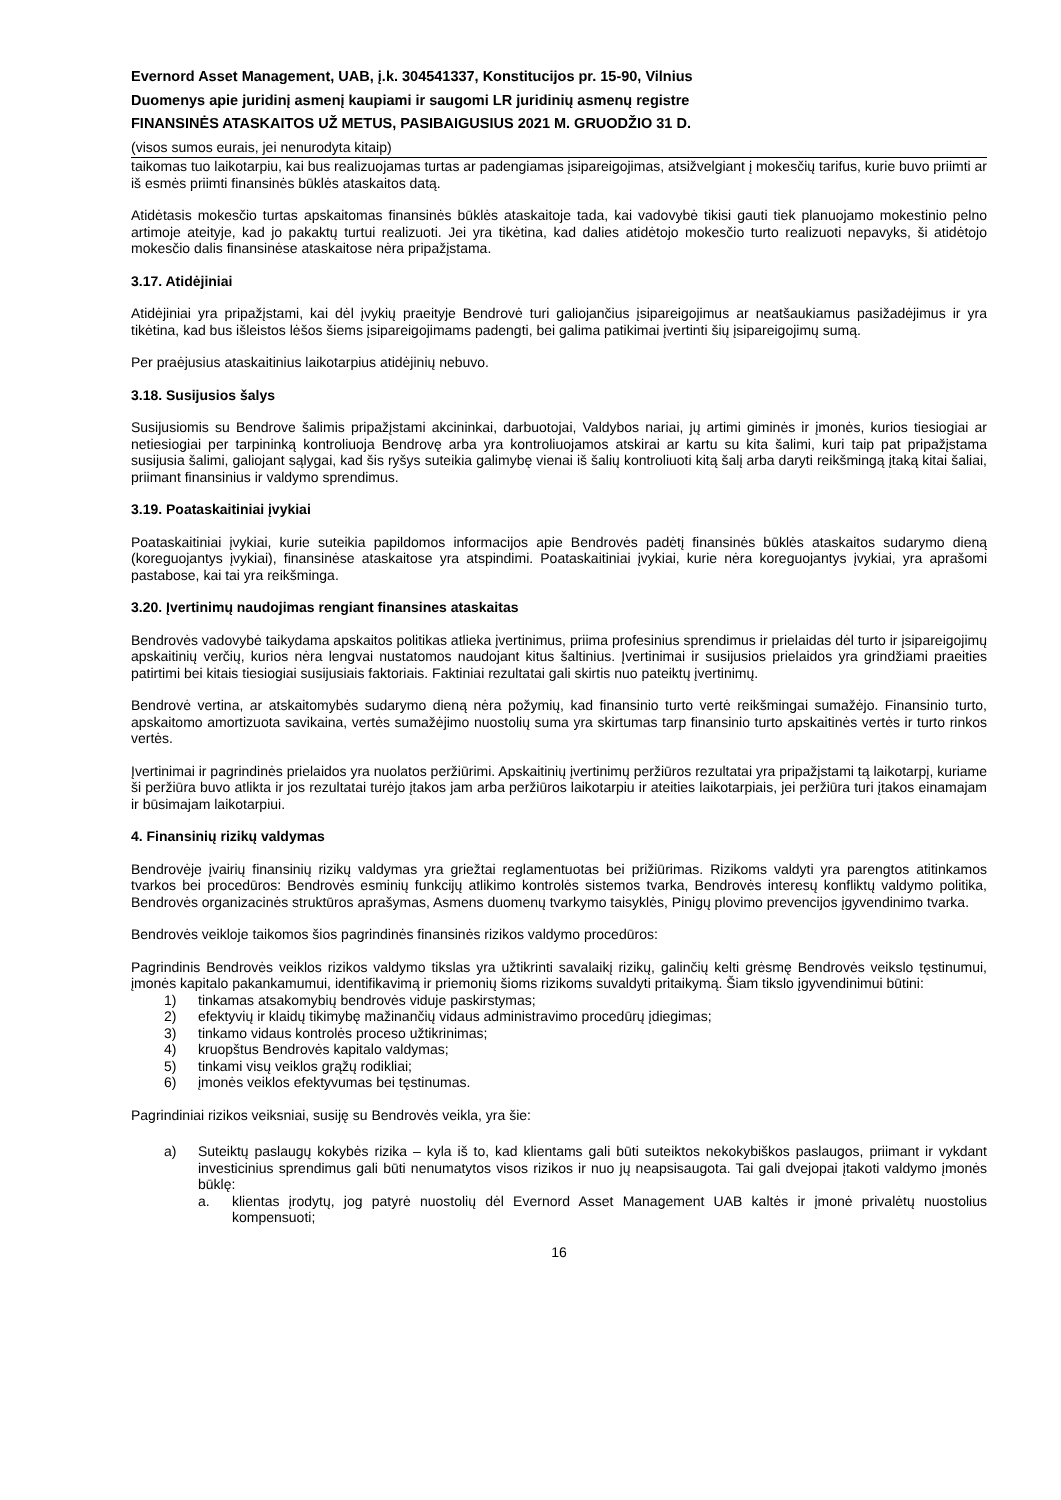Evernord Asset Management, UAB, į.k. 304541337, Konstitucijos pr. 15-90, Vilnius
Duomenys apie juridinį asmenį kaupiami ir saugomi LR juridinių asmenų registre
FINANSINĖS ATASKAITOS UŽ METUS, PASIBAIGUSIUS 2021 M. GRUODŽIO 31 D.
(visos sumos eurais, jei nenurodyta kitaip)
taikomas tuo laikotarpiu, kai bus realizuojamas turtas ar padengiamas įsipareigojimas, atsižvelgiant į mokesčių tarifus, kurie buvo priimti ar iš esmės priimti finansinės būklės ataskaitos datą.
Atidėtasis mokesčio turtas apskaitomas finansinės būklės ataskaitoje tada, kai vadovybė tikisi gauti tiek planuojamo mokestinio pelno artimoje ateityje, kad jo pakaktų turtui realizuoti. Jei yra tikėtina, kad dalies atidėtojo mokesčio turto realizuoti nepavyks, ši atidėtojo mokesčio dalis finansinėse ataskaitose nėra pripažįstama.
3.17. Atidėjiniai
Atidėjiniai yra pripažįstami, kai dėl įvykių praeityje Bendrovė turi galiojančius įsipareigojimus ar neatšaukiamus pasižadėjimus ir yra tikėtina, kad bus išleistos lėšos šiems įsipareigojimams padengti, bei galima patikimai įvertinti šių įsipareigojimų sumą.
Per praėjusius ataskaitinius laikotarpius atidėjinių nebuvo.
3.18. Susijusios šalys
Susijusiomis su Bendrove šalimis pripažįstami akcininkai, darbuotojai, Valdybos nariai, jų artimi giminės ir įmonės, kurios tiesiogiai ar netiesiogiai per tarpininką kontroliuoja Bendrovę arba yra kontroliuojamos atskirai ar kartu su kita šalimi, kuri taip pat pripažįstama susijusia šalimi, galiojant sąlygai, kad šis ryšys suteikia galimybę vienai iš šalių kontroliuoti kitą šalį arba daryti reikšmingą įtaką kitai šaliai, priimant finansinius ir valdymo sprendimus.
3.19. Poataskaitiniai įvykiai
Poataskaitiniai įvykiai, kurie suteikia papildomos informacijos apie Bendrovės padėtį finansinės būklės ataskaitos sudarymo dieną (koreguojantys įvykiai), finansinėse ataskaitose yra atspindimi. Poataskaitiniai įvykiai, kurie nėra koreguojantys įvykiai, yra aprašomi pastabose, kai tai yra reikšminga.
3.20. Įvertinimų naudojimas rengiant finansines ataskaitas
Bendrovės vadovybė taikydama apskaitos politikas atlieka įvertinimus, priima profesinius sprendimus ir prielaidas dėl turto ir įsipareigojimų apskaitinių verčių, kurios nėra lengvai nustatomos naudojant kitus šaltinius. Įvertinimai ir susijusios prielaidos yra grindžiami praeities patirtimi bei kitais tiesiogiai susijusiais faktoriais. Faktiniai rezultatai gali skirtis nuo pateiktų įvertinimų.
Bendrovė vertina, ar atskaitomybės sudarymo dieną nėra požymių, kad finansinio turto vertė reikšmingai sumažėjo. Finansinio turto, apskaitomo amortizuota savikaina, vertės sumažėjimo nuostolių suma yra skirtumas tarp finansinio turto apskaitinės vertės ir turto rinkos vertės.
Įvertinimai ir pagrindinės prielaidos yra nuolatos peržiūrimi. Apskaitinių įvertinimų peržiūros rezultatai yra pripažįstami tą laikotarpį, kuriame ši peržiūra buvo atlikta ir jos rezultatai turėjo įtakos jam arba peržiūros laikotarpiu ir ateities laikotarpiais, jei peržiūra turi įtakos einamajam ir būsimajam laikotarpiui.
4. Finansinių rizikų valdymas
Bendrovėje įvairių finansinių rizikų valdymas yra griežtai reglamentuotas bei prižiūrimas. Rizikoms valdyti yra parengtos atitinkamos tvarkos bei procedūros: Bendrovės esminių funkcijų atlikimo kontrolės sistemos tvarka, Bendrovės interesų konfliktų valdymo politika, Bendrovės organizacinės struktūros aprašymas, Asmens duomenų tvarkymo taisyklės, Pinigų plovimo prevencijos įgyvendinimo tvarka.
Bendrovės veikloje taikomos šios pagrindinės finansinės rizikos valdymo procedūros:
Pagrindinis Bendrovės veiklos rizikos valdymo tikslas yra užtikrinti savalaikį rizikų, galinčių kelti grėsmę Bendrovės veikslo tęstinumui, įmonės kapitalo pakankamumui, identifikavimą ir priemonių šioms rizikoms suvaldyti pritaikymą. Šiam tikslo įgyvendinimui būtini:
1) tinkamas atsakomybių bendrovės viduje paskirstymas;
2) efektyvių ir klaidų tikimybę mažinančių vidaus administravimo procedūrų įdiegimas;
3) tinkamo vidaus kontrolės proceso užtikrinimas;
4) kruopštus Bendrovės kapitalo valdymas;
5) tinkami visų veiklos grąžų rodikliai;
6) įmonės veiklos efektyvumas bei tęstinumas.
Pagrindiniai rizikos veiksniai, susiję su Bendrovės veikla, yra šie:
a) Suteiktų paslaugų kokybės rizika – kyla iš to, kad klientams gali būti suteiktos nekokybiškos paslaugos, priimant ir vykdant investicinius sprendimus gali būti nenumatytos visos rizikos ir nuo jų neapsisaugota. Tai gali dvejopai įtakoti valdymo įmonės būklę:
a. klientas įrodytų, jog patyrė nuostolių dėl Evernord Asset Management UAB kaltės ir įmonė privalėtų nuostolius kompensuoti;
16